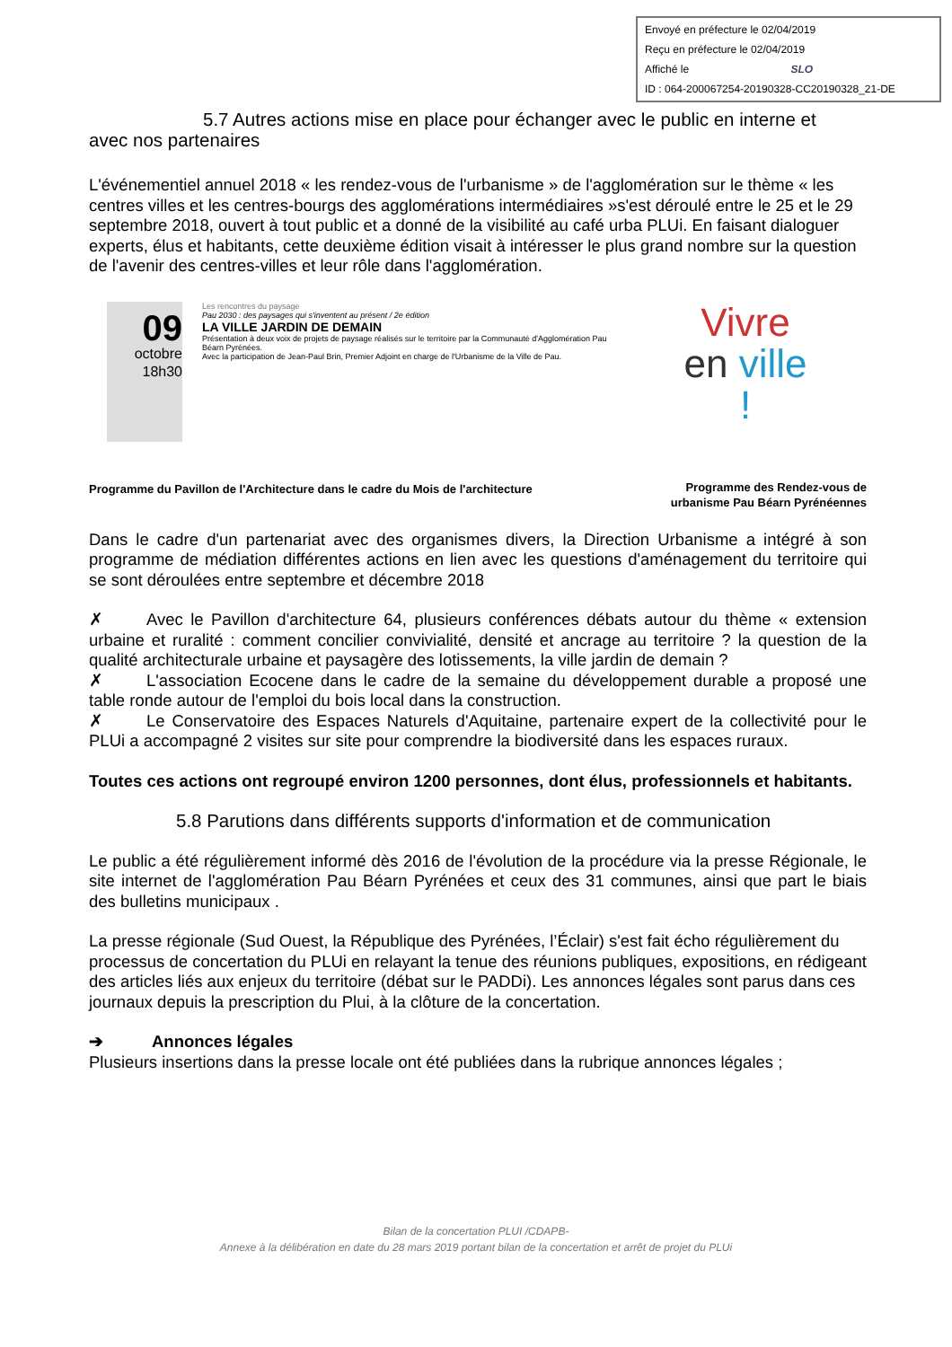Envoyé en préfecture le 02/04/2019
Reçu en préfecture le 02/04/2019
Affiché le SLO
ID : 064-200067254-20190328-CC20190328_21-DE
5.7 Autres actions mise en place pour échanger avec le public en interne et
avec nos partenaires
L'événementiel annuel 2018 « les rendez-vous de l'urbanisme » de l'agglomération sur le thème « les centres villes et les centres-bourgs des agglomérations intermédiaires »s'est déroulé entre le 25 et le 29 septembre 2018, ouvert à tout public et a donné de la visibilité au café urba PLUi. En faisant dialoguer experts, élus et habitants, cette deuxième édition visait à intéresser le plus grand nombre sur la question de l'avenir des centres-villes et leur rôle dans l'agglomération.
09
octobre
18h30
Les rencontres du paysage
Pau 2030 : des paysages qui s'inventent au présent / 2e édition
LA VILLE JARDIN DE DEMAIN
Présentation à deux voix de projets de paysage réalisés sur le territoire par la Communauté d'Agglomération Pau Béarn Pyrénées.
Avec la participation de Jean-Paul Brin, Premier Adjoint en charge de l'Urbanisme de la Ville de Pau.
Programme du Pavillon de l'Architecture dans le cadre du Mois de l'architecture
Vivre
en ville !
Programme des Rendez-vous de urbanisme Pau Béarn Pyrénéennes
Dans le cadre d'un partenariat avec des organismes divers, la Direction Urbanisme a intégré à son programme de médiation différentes actions en lien avec les questions d'aménagement du territoire qui se sont déroulées entre septembre et décembre 2018
✗ Avec le Pavillon d'architecture 64, plusieurs conférences débats autour du thème « extension urbaine et ruralité : comment concilier convivialité, densité et ancrage au territoire ? la question de la qualité architecturale urbaine et paysagère des lotissements, la ville jardin de demain ?
✗ L'association Ecocene dans le cadre de la semaine du développement durable a proposé une table ronde autour de l'emploi du bois local dans la construction.
✗ Le Conservatoire des Espaces Naturels d'Aquitaine, partenaire expert de la collectivité pour le PLUi a accompagné 2 visites sur site pour comprendre la biodiversité dans les espaces ruraux.
Toutes ces actions ont regroupé environ 1200 personnes, dont élus, professionnels et habitants.
5.8 Parutions dans différents supports d'information et de communication
Le public a été régulièrement informé dès 2016 de l'évolution de la procédure via la presse Régionale, le site internet de l'agglomération Pau Béarn Pyrénées et ceux des 31 communes, ainsi que part le biais des bulletins municipaux .
La presse régionale (Sud Ouest, la République des Pyrénées, l’Éclair) s'est fait écho régulièrement du processus de concertation du PLUi en relayant la tenue des réunions publiques, expositions, en rédigeant des articles liés aux enjeux du territoire (débat sur le PADDi). Les annonces légales sont parus dans ces journaux depuis la prescription du Plui, à la clôture de la concertation.
➔ Annonces légales
Plusieurs insertions dans la presse locale ont été publiées dans la rubrique annonces légales ;
Bilan de la concertation PLUI /CDAPB-
Annexe à la délibération en date du 28 mars 2019 portant bilan de la concertation et arrêt de projet du PLUi